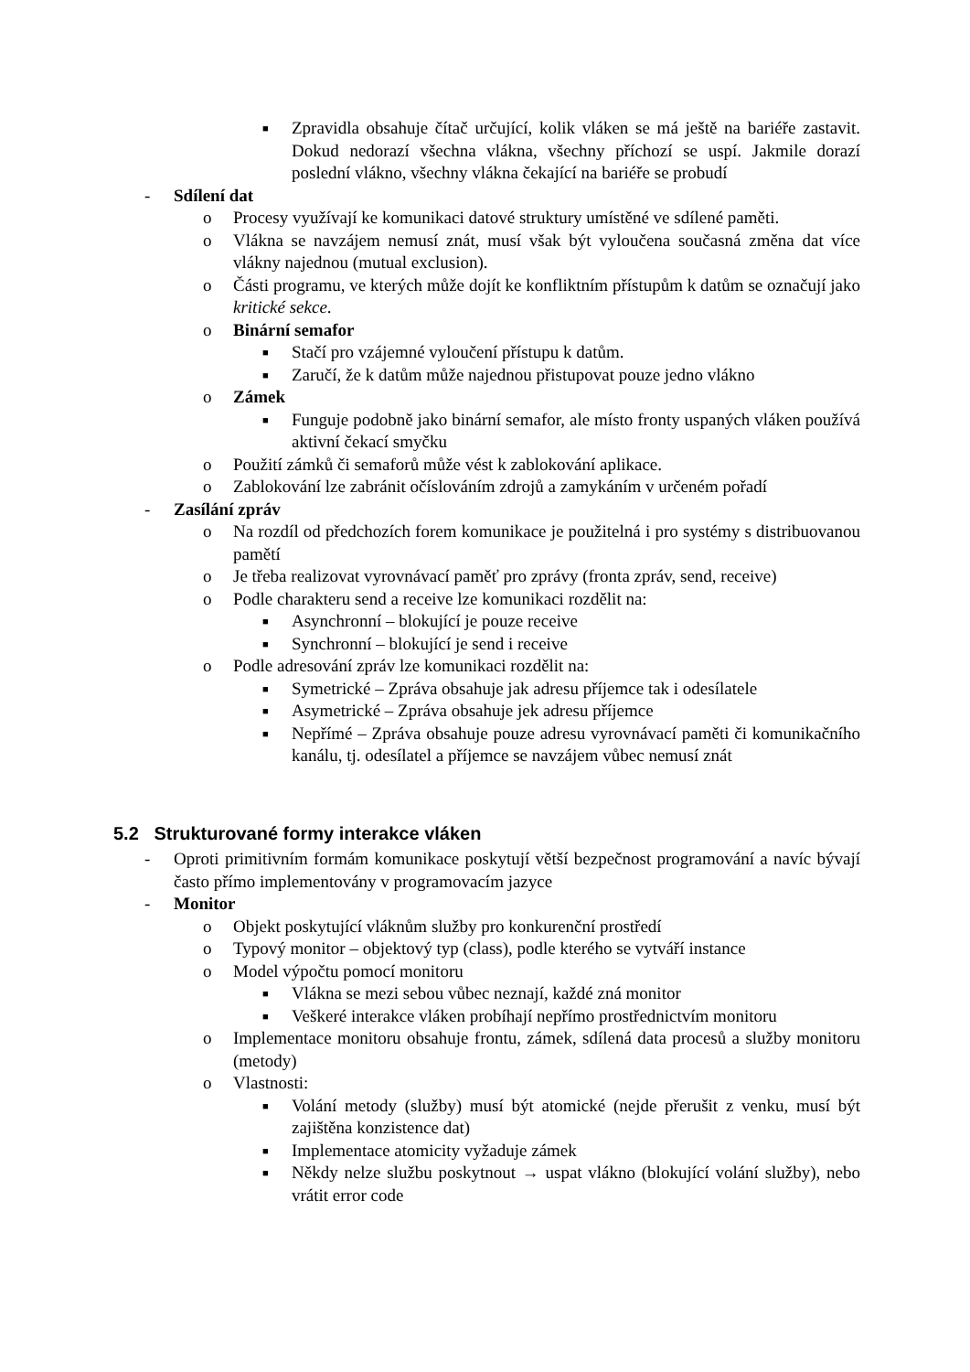■ Zpravidla obsahuje čítač určující, kolik vláken se má ještě na bariéře zastavit. Dokud nedorazí všechna vlákna, všechny příchozí se uspí. Jakmile dorazí poslední vlákno, všechny vlákna čekající na bariéře se probudí
- Sdílení dat
o Procesy využívají ke komunikaci datové struktury umístěné ve sdílené paměti.
o Vlákna se navzájem nemusí znát, musí však být vyloučena současná změna dat více vlákny najednou (mutual exclusion).
o Části programu, ve kterých může dojít ke konfliktním přístupům k datům se označují jako kritické sekce.
o Binární semafor
■ Stačí pro vzájemné vyloučení přístupu k datům.
■ Zaručí, že k datům může najednou přistupovat pouze jedno vlákno
o Zámek
■ Funguje podobně jako binární semafor, ale místo fronty uspaných vláken používá aktivní čekací smyčku
o Použití zámků či semaforů může vést k zablokování aplikace.
o Zablokování lze zabránit očíslováním zdrojů a zamykáním v určeném pořadí
- Zasílání zpráv
o Na rozdíl od předchozích forem komunikace je použitelná i pro systémy s distribuovanou pamětí
o Je třeba realizovat vyrovnávací paměť pro zprávy (fronta zpráv, send, receive)
o Podle charakteru send a receive lze komunikaci rozdělit na:
■ Asynchronní – blokující je pouze receive
■ Synchronní – blokující je send i receive
o Podle adresování zpráv lze komunikaci rozdělit na:
■ Symetrické – Zpráva obsahuje jak adresu příjemce tak i odesílatele
■ Asymetrické – Zpráva obsahuje jek adresu příjemce
■ Nepřímé – Zpráva obsahuje pouze adresu vyrovnávací paměti či komunikačního kanálu, tj. odesílatel a příjemce se navzájem vůbec nemusí znát
5.2 Strukturované formy interakce vláken
- Oproti primitivním formám komunikace poskytují větší bezpečnost programování a navíc bývají často přímo implementovány v programovacím jazyce
- Monitor
o Objekt poskytující vláknům služby pro konkurenční prostředí
o Typový monitor – objektový typ (class), podle kterého se vytváří instance
o Model výpočtu pomocí monitoru
■ Vlákna se mezi sebou vůbec neznají, každé zná monitor
■ Veškeré interakce vláken probíhají nepřímo prostřednictvím monitoru
o Implementace monitoru obsahuje frontu, zámek, sdílená data procesů a služby monitoru (metody)
o Vlastnosti:
■ Volání metody (služby) musí být atomické (nejde přerušit z venku, musí být zajištěna konzistence dat)
■ Implementace atomicity vyžaduje zámek
■ Někdy nelze službu poskytnout → uspat vlákno (blokující volání služby), nebo vrátit error code